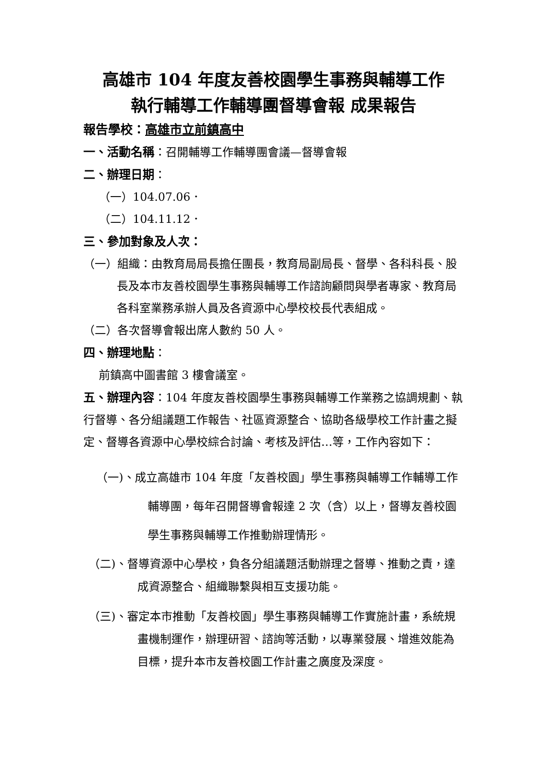高雄市 104 年度友善校園學生事務與輔導工作
執行輔導工作輔導團督導會報 成果報告
報告學校：高雄市立前鎮高中
一、活動名稱：召開輔導工作輔導團會議—督導會報
二、辦理日期：
（一）104.07.06．
（二）104.11.12．
三、參加對象及人次：
（一）組織：由教育局局長擔任團長，教育局副局長、督學、各科科長、股長及本市友善校園學生事務與輔導工作諮詢顧問與學者專家、教育局各科室業務承辦人員及各資源中心學校校長代表組成。
（二）各次督導會報出席人數約 50 人。
四、辦理地點：
前鎮高中圖書館 3 樓會議室。
五、辦理內容：104 年度友善校園學生事務與輔導工作業務之協調規劃、執行督導、各分組議題工作報告、社區資源整合、協助各級學校工作計畫之擬定、督導各資源中心學校綜合討論、考核及評估…等，工作內容如下：
（一)、成立高雄市 104 年度「友善校園」學生事務與輔導工作輔導工作輔導團，每年召開督導會報達 2 次（含）以上，督導友善校園學生事務與輔導工作推動辦理情形。
（二)、督導資源中心學校，負各分組議題活動辦理之督導、推動之責，達成資源整合、組織聯繫與相互支援功能。
（三)、審定本市推動「友善校園」學生事務與輔導工作實施計畫，系統規畫機制運作，辦理研習、諮詢等活動，以專業發展、增進效能為目標，提升本市友善校園工作計畫之廣度及深度。